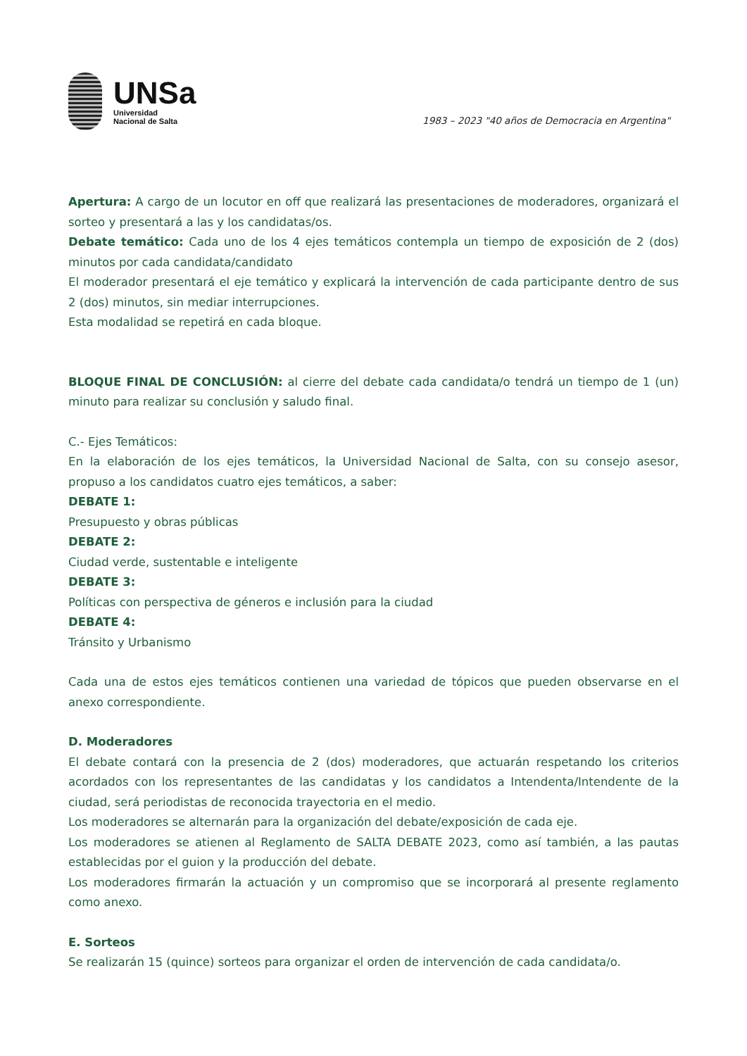UNSa
Universidad
Nacional de Salta
1983 – 2023 "40 años de Democracia en Argentina"
Apertura: A cargo de un locutor en off que realizará las presentaciones de moderadores, organizará el sorteo y presentará a las y los candidatas/os.
Debate temático: Cada uno de los 4 ejes temáticos contempla un tiempo de exposición de 2 (dos) minutos por cada candidata/candidato
El moderador presentará el eje temático y explicará la intervención de cada participante dentro de sus 2 (dos) minutos, sin mediar interrupciones.
Esta modalidad se repetirá en cada bloque.
BLOQUE FINAL DE CONCLUSIÓN: al cierre del debate cada candidata/o tendrá un tiempo de 1 (un) minuto para realizar su conclusión y saludo final.
C.- Ejes Temáticos:
En la elaboración de los ejes temáticos, la Universidad Nacional de Salta, con su consejo asesor, propuso a los candidatos cuatro ejes temáticos, a saber:
DEBATE 1:
Presupuesto y obras públicas
DEBATE 2:
Ciudad verde, sustentable e inteligente
DEBATE 3:
Políticas con perspectiva de géneros e inclusión para la ciudad
DEBATE 4:
Tránsito y Urbanismo
Cada una de estos ejes temáticos contienen una variedad de tópicos que pueden observarse en el anexo correspondiente.
D. Moderadores
El debate contará con la presencia de 2 (dos) moderadores, que actuarán respetando los criterios acordados con los representantes de las candidatas y los candidatos a Intendenta/Intendente de la ciudad, será periodistas de reconocida trayectoria en el medio.
Los moderadores se alternarán para la organización del debate/exposición de cada eje.
Los moderadores se atienen al Reglamento de SALTA DEBATE 2023, como así también, a las pautas establecidas por el guion y la producción del debate.
Los moderadores firmarán la actuación y un compromiso que se incorporará al presente reglamento como anexo.
E. Sorteos
Se realizarán 15 (quince) sorteos para organizar el orden de intervención de cada candidata/o.